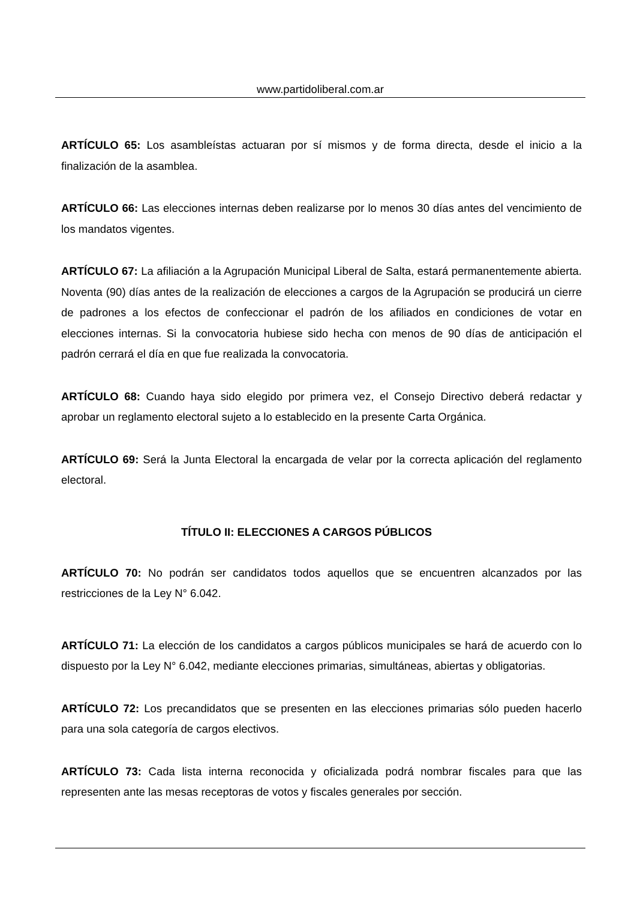www.partidoliberal.com.ar
ARTÍCULO 65: Los asambleístas actuaran por sí mismos y de forma directa, desde el inicio a la finalización de la asamblea.
ARTÍCULO 66: Las elecciones internas deben realizarse por lo menos 30 días antes del vencimiento de los mandatos vigentes.
ARTÍCULO 67: La afiliación a la Agrupación Municipal Liberal de Salta, estará permanentemente abierta. Noventa (90) días antes de la realización de elecciones a cargos de la Agrupación se producirá un cierre de padrones a los efectos de confeccionar el padrón de los afiliados en condiciones de votar en elecciones internas. Si la convocatoria hubiese sido hecha con menos de 90 días de anticipación el padrón cerrará el día en que fue realizada la convocatoria.
ARTÍCULO 68: Cuando haya sido elegido por primera vez, el Consejo Directivo deberá redactar y aprobar un reglamento electoral sujeto a lo establecido en la presente Carta Orgánica.
ARTÍCULO 69: Será la Junta Electoral la encargada de velar por la correcta aplicación del reglamento electoral.
TÍTULO II: ELECCIONES A CARGOS PÚBLICOS
ARTÍCULO 70: No podrán ser candidatos todos aquellos que se encuentren alcanzados por las restricciones de la Ley N° 6.042.
ARTÍCULO 71: La elección de los candidatos a cargos públicos municipales se hará de acuerdo con lo dispuesto por la Ley N° 6.042, mediante elecciones primarias, simultáneas, abiertas y obligatorias.
ARTÍCULO 72: Los precandidatos que se presenten en las elecciones primarias sólo pueden hacerlo para una sola categoría de cargos electivos.
ARTÍCULO 73: Cada lista interna reconocida y oficializada podrá nombrar fiscales para que las representen ante las mesas receptoras de votos y fiscales generales por sección.